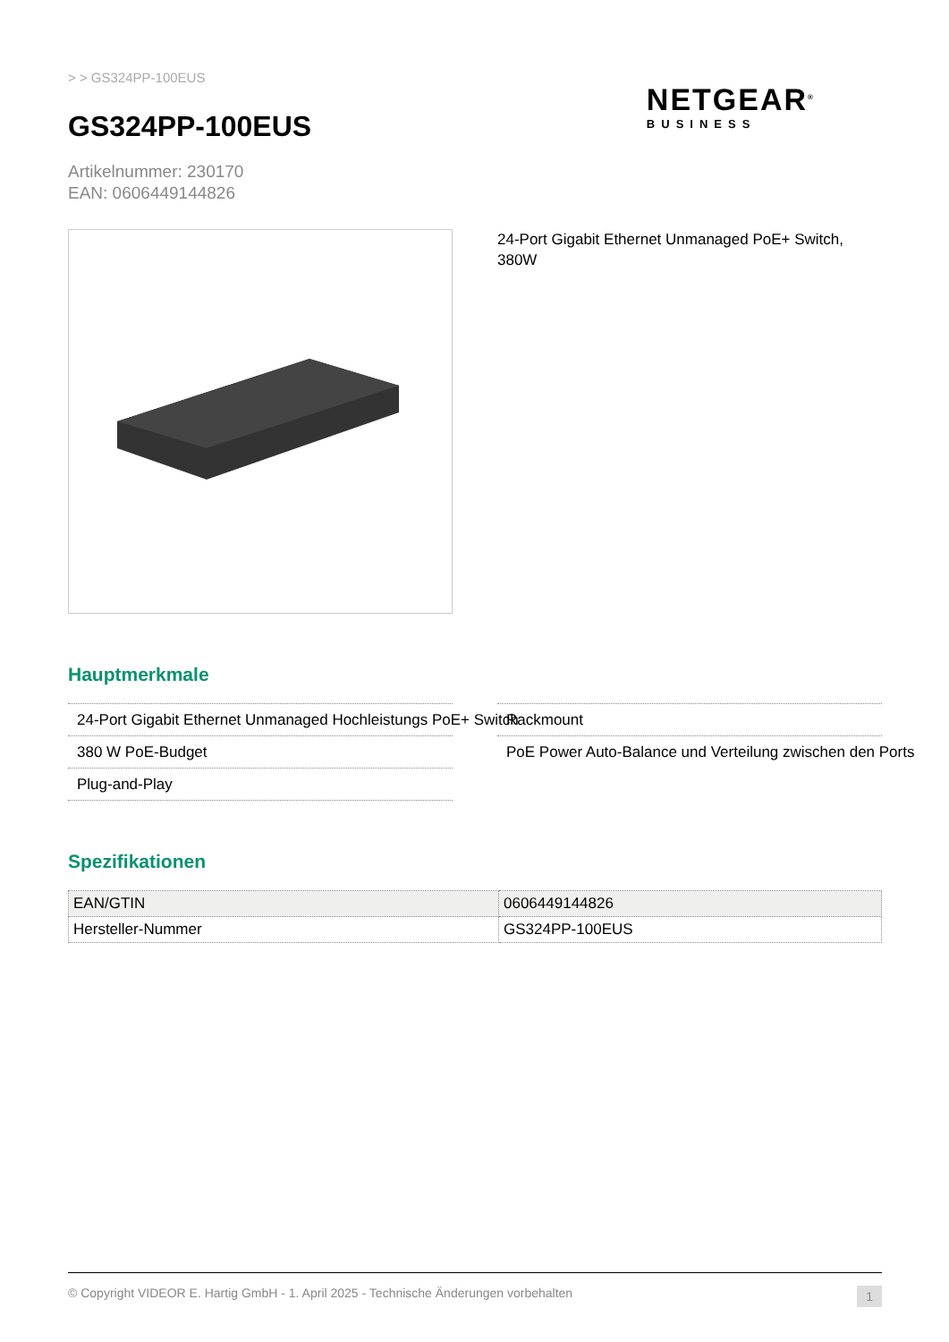> > GS324PP-100EUS
GS324PP-100EUS
NETGEAR<sup>®</sup>
BUSINESS
Artikelnummer: 230170
EAN: 0606449144826
24-Port Gigabit Ethernet Unmanaged PoE+ Switch, 380W
Hauptmerkmale
24-Port Gigabit Ethernet Unmanaged Hochleistungs PoE+ Switch
Rackmount
380 W PoE-Budget
PoE Power Auto-Balance und Verteilung zwischen den Ports
Plug-and-Play
Spezifikationen
| EAN/GTIN | 0606449144826 |
| Hersteller-Nummer | GS324PP-100EUS |
© Copyright VIDEOR E. Hartig GmbH - 1. April 2025 - Technische Änderungen vorbehalten 1